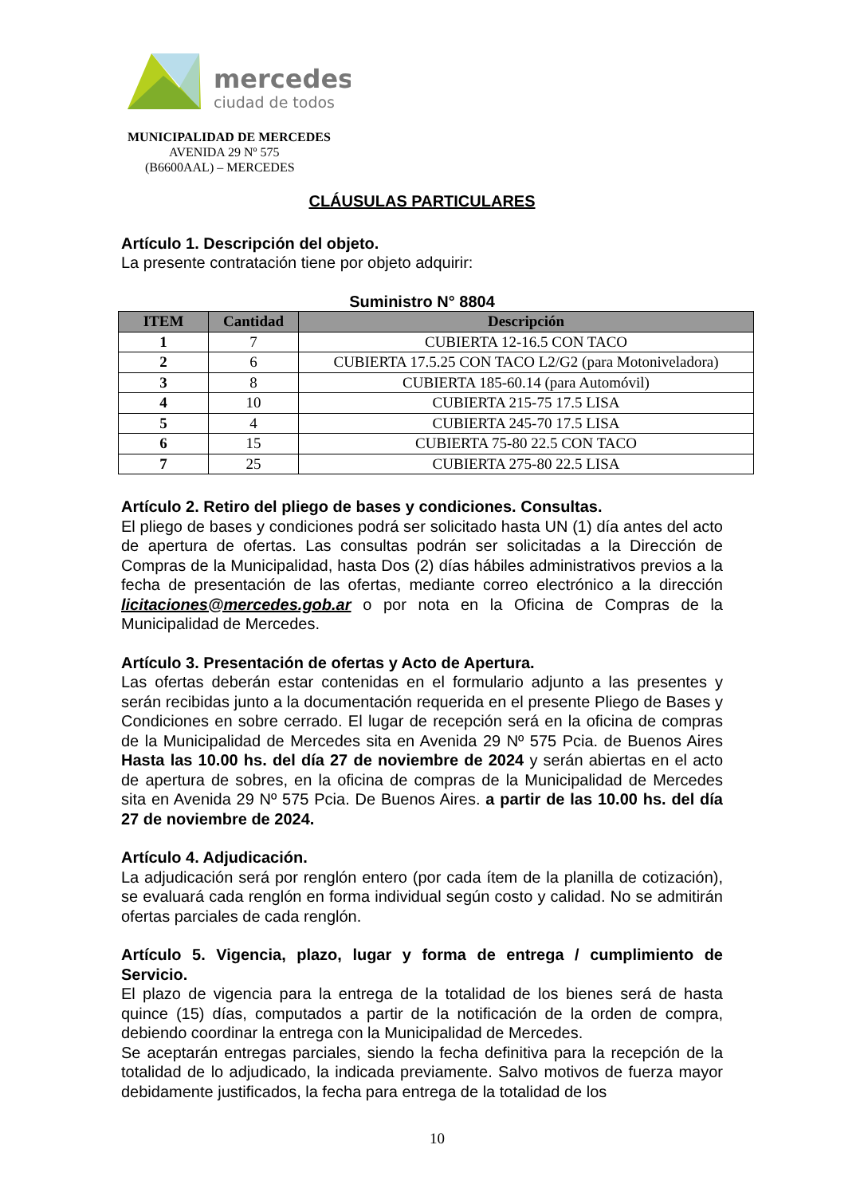mercedes
ciudad de todos
MUNICIPALIDAD DE MERCEDES
AVENIDA 29 Nº 575
(B6600AAL) – MERCEDES
CLÁUSULAS PARTICULARES
Artículo 1. Descripción del objeto.
La presente contratación tiene por objeto adquirir:
Suministro N° 8804
| ITEM | Cantidad | Descripción |
| --- | --- | --- |
| 1 | 7 | CUBIERTA 12-16.5 CON TACO |
| 2 | 6 | CUBIERTA 17.5.25 CON TACO L2/G2 (para Motoniveladora) |
| 3 | 8 | CUBIERTA 185-60.14 (para Automóvil) |
| 4 | 10 | CUBIERTA 215-75 17.5 LISA |
| 5 | 4 | CUBIERTA 245-70 17.5 LISA |
| 6 | 15 | CUBIERTA 75-80 22.5 CON TACO |
| 7 | 25 | CUBIERTA 275-80 22.5 LISA |
Artículo 2. Retiro del pliego de bases y condiciones. Consultas.
El pliego de bases y condiciones podrá ser solicitado hasta UN (1) día antes del acto de apertura de ofertas. Las consultas podrán ser solicitadas a la Dirección de Compras de la Municipalidad, hasta Dos (2) días hábiles administrativos previos a la fecha de presentación de las ofertas, mediante correo electrónico a la dirección licitaciones@mercedes.gob.ar o por nota en la Oficina de Compras de la Municipalidad de Mercedes.
Artículo 3. Presentación de ofertas y Acto de Apertura.
Las ofertas deberán estar contenidas en el formulario adjunto a las presentes y serán recibidas junto a la documentación requerida en el presente Pliego de Bases y Condiciones en sobre cerrado. El lugar de recepción será en la oficina de compras de la Municipalidad de Mercedes sita en Avenida 29 Nº 575 Pcia. de Buenos Aires Hasta las 10.00 hs. del día 27 de noviembre de 2024 y serán abiertas en el acto de apertura de sobres, en la oficina de compras de la Municipalidad de Mercedes sita en Avenida 29 Nº 575 Pcia. De Buenos Aires. a partir de las 10.00 hs. del día 27 de noviembre de 2024.
Artículo 4. Adjudicación.
La adjudicación será por renglón entero (por cada ítem de la planilla de cotización), se evaluará cada renglón en forma individual según costo y calidad. No se admitirán ofertas parciales de cada renglón.
Artículo 5. Vigencia, plazo, lugar y forma de entrega / cumplimiento de Servicio.
El plazo de vigencia para la entrega de la totalidad de los bienes será de hasta quince (15) días, computados a partir de la notificación de la orden de compra, debiendo coordinar la entrega con la Municipalidad de Mercedes.
Se aceptarán entregas parciales, siendo la fecha definitiva para la recepción de la totalidad de lo adjudicado, la indicada previamente. Salvo motivos de fuerza mayor debidamente justificados, la fecha para entrega de la totalidad de los
10